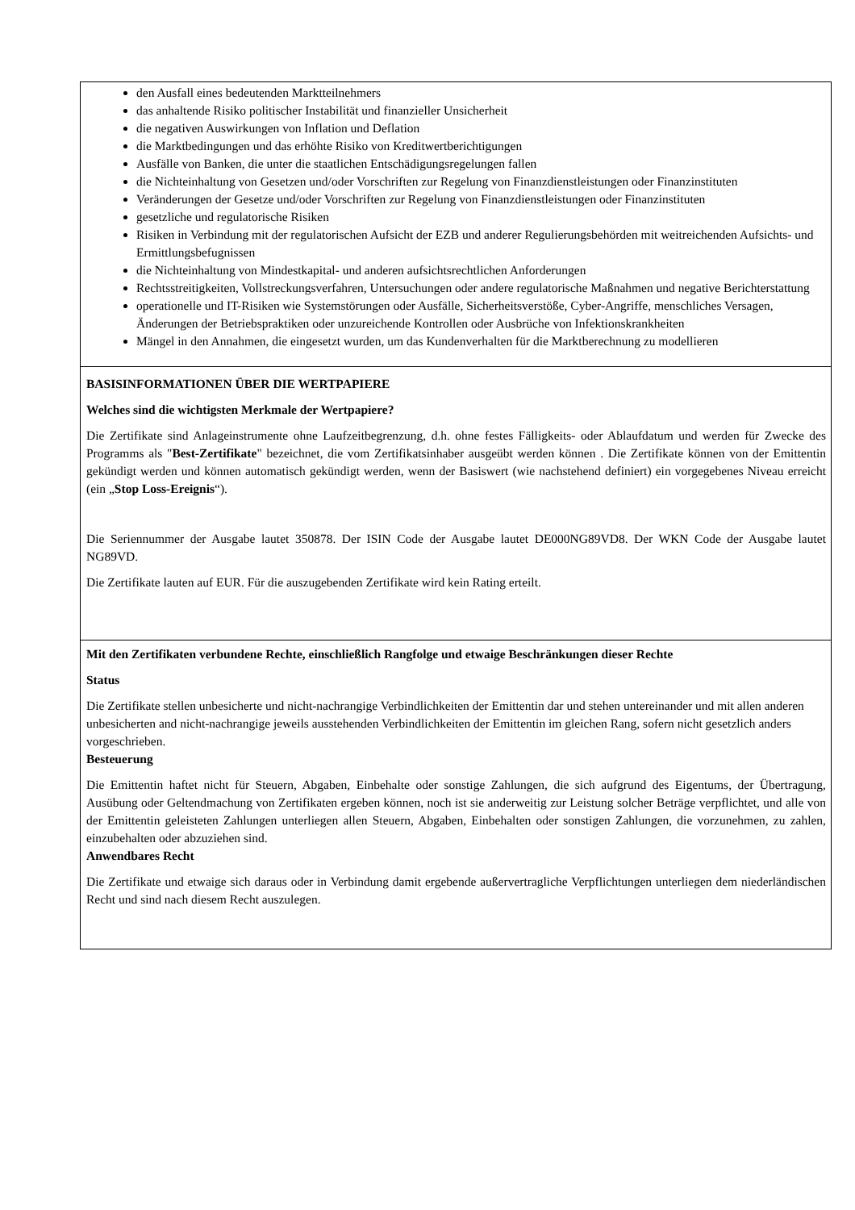den Ausfall eines bedeutenden Marktteilnehmers
das anhaltende Risiko politischer Instabilität und finanzieller Unsicherheit
die negativen Auswirkungen von Inflation und Deflation
die Marktbedingungen und das erhöhte Risiko von Kreditwertberichtigungen
Ausfälle von Banken, die unter die staatlichen Entschädigungsregelungen fallen
die Nichteinhaltung von Gesetzen und/oder Vorschriften zur Regelung von Finanzdienstleistungen oder Finanzinstituten
Veränderungen der Gesetze und/oder Vorschriften zur Regelung von Finanzdienstleistungen oder Finanzinstituten
gesetzliche und regulatorische Risiken
Risiken in Verbindung mit der regulatorischen Aufsicht der EZB und anderer Regulierungsbehörden mit weitreichenden Aufsichts- und Ermittlungsbefugnissen
die Nichteinhaltung von Mindestkapital- und anderen aufsichtsrechtlichen Anforderungen
Rechtsstreitigkeiten, Vollstreckungsverfahren, Untersuchungen oder andere regulatorische Maßnahmen und negative Berichterstattung
operationelle und IT-Risiken wie Systemstörungen oder Ausfälle, Sicherheitsverstöße, Cyber-Angriffe, menschliches Versagen, Änderungen der Betriebspraktiken oder unzureichende Kontrollen oder Ausbrüche von Infektionskrankheiten
Mängel in den Annahmen, die eingesetzt wurden, um das Kundenverhalten für die Marktberechnung zu modellieren
BASISINFORMATIONEN ÜBER DIE WERTPAPIERE
Welches sind die wichtigsten Merkmale der Wertpapiere?
Die Zertifikate sind Anlageinstrumente ohne Laufzeitbegrenzung, d.h. ohne festes Fälligkeits- oder Ablaufdatum und werden für Zwecke des Programms als "Best-Zertifikate" bezeichnet, die vom Zertifikatsinhaber ausgeübt werden können . Die Zertifikate können von der Emittentin gekündigt werden und können automatisch gekündigt werden, wenn der Basiswert (wie nachstehend definiert) ein vorgegebenes Niveau erreicht (ein „Stop Loss-Ereignis“).
Die Seriennummer der Ausgabe lautet 350878. Der ISIN Code der Ausgabe lautet DE000NG89VD8. Der WKN Code der Ausgabe lautet NG89VD.
Die Zertifikate lauten auf EUR. Für die auszugebenden Zertifikate wird kein Rating erteilt.
Mit den Zertifikaten verbundene Rechte, einschließlich Rangfolge und etwaige Beschränkungen dieser Rechte
Status
Die Zertifikate stellen unbesicherte und nicht-nachrangige Verbindlichkeiten der Emittentin dar und stehen untereinander und mit allen anderen unbesicherten and nicht-nachrangige jeweils ausstehenden Verbindlichkeiten der Emittentin im gleichen Rang, sofern nicht gesetzlich anders vorgeschrieben.
Besteuerung
Die Emittentin haftet nicht für Steuern, Abgaben, Einbehalte oder sonstige Zahlungen, die sich aufgrund des Eigentums, der Übertragung, Ausübung oder Geltendmachung von Zertifikaten ergeben können, noch ist sie anderweitig zur Leistung solcher Beträge verpflichtet, und alle von der Emittentin geleisteten Zahlungen unterliegen allen Steuern, Abgaben, Einbehalten oder sonstigen Zahlungen, die vorzunehmen, zu zahlen, einzubehalten oder abzuziehen sind.
Anwendbares Recht
Die Zertifikate und etwaige sich daraus oder in Verbindung damit ergebende außervertragliche Verpflichtungen unterliegen dem niederländischen Recht und sind nach diesem Recht auszulegen.